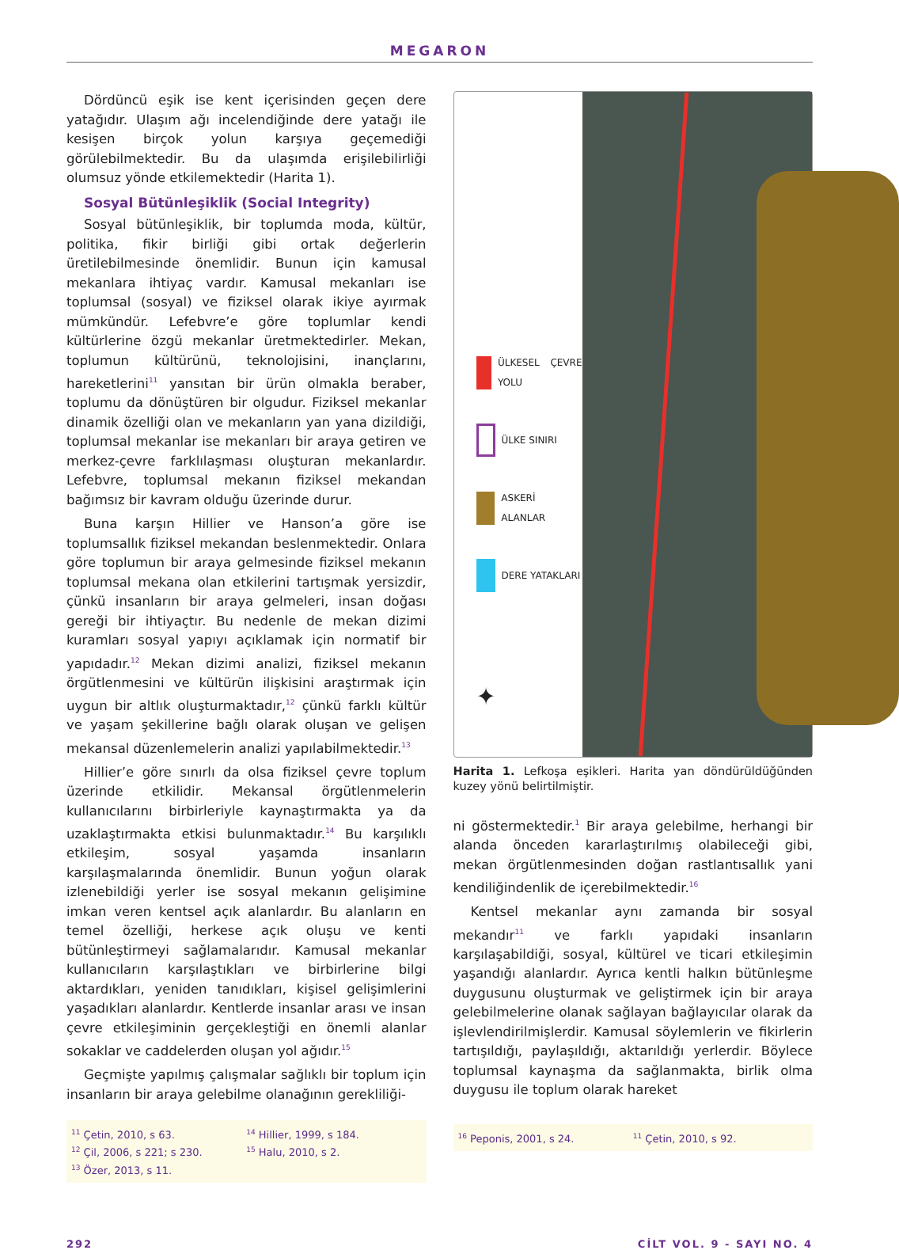MEGARON
Dördüncü eşik ise kent içerisinden geçen dere yatağıdır. Ulaşım ağı incelendiğinde dere yatağı ile kesişen birçok yolun karşıya geçemediği görülebilmektedir. Bu da ulaşımda erişilebilirliği olumsuz yönde etkilemektedir (Harita 1).
Sosyal Bütünleşiklik (Social Integrity)
Sosyal bütünleşiklik, bir toplumda moda, kültür, politika, fikir birliği gibi ortak değerlerin üretilebilmesinde önemlidir. Bunun için kamusal mekanlara ihtiyaç vardır. Kamusal mekanları ise toplumsal (sosyal) ve fiziksel olarak ikiye ayırmak mümkündür. Lefebvre’e göre toplumlar kendi kültürlerine özgü mekanlar üretmektedirler. Mekan, toplumun kültürünü, teknolojisini, inançlarını, hareketlerini<sup>11</sup> yansıtan bir ürün olmakla beraber, toplumu da dönüştüren bir olgudur. Fiziksel mekanlar dinamik özelliği olan ve mekanların yan yana dizildiği, toplumsal mekanlar ise mekanları bir araya getiren ve merkez-çevre farklılaşması oluşturan mekanlardır. Lefebvre, toplumsal mekanın fiziksel mekandan bağımsız bir kavram olduğu üzerinde durur.
Buna karşın Hillier ve Hanson’a göre ise toplumsallık fiziksel mekandan beslenmektedir. Onlara göre toplumun bir araya gelmesinde fiziksel mekanın toplumsal mekana olan etkilerini tartışmak yersizdir, çünkü insanların bir araya gelmeleri, insan doğası gereği bir ihtiyaçtır. Bu nedenle de mekan dizimi kuramları sosyal yapıyı açıklamak için normatif bir yapıdadır.<sup>12</sup> Mekan dizimi analizi, fiziksel mekanın örgütlenmesini ve kültürün ilişkisini araştırmak için uygun bir altlık oluşturmaktadır,<sup>12</sup> çünkü farklı kültür ve yaşam şekillerine bağlı olarak oluşan ve gelişen mekansal düzenlemelerin analizi yapılabilmektedir.<sup>13</sup>
Hillier’e göre sınırlı da olsa fiziksel çevre toplum üzerinde etkilidir. Mekansal örgütlenmelerin kullanıcılarını birbirleriyle kaynaştırmakta ya da uzaklaştırmakta etkisi bulunmaktadır.<sup>14</sup> Bu karşılıklı etkileşim, sosyal yaşamda insanların karşılaşmalarında önemlidir. Bunun yoğun olarak izlenebildiği yerler ise sosyal mekanın gelişimine imkan veren kentsel açık alanlardır. Bu alanların en temel özelliği, herkese açık oluşu ve kenti bütünleştirmeyi sağlamalarıdır. Kamusal mekanlar kullanıcıların karşılaştıkları ve birbirlerine bilgi aktardıkları, yeniden tanıdıkları, kişisel gelişimlerini yaşadıkları alanlardır. Kentlerde insanlar arası ve insan çevre etkileşiminin gerçekleştiği en önemli alanlar sokaklar ve caddelerden oluşan yol ağıdır.<sup>15</sup>
Geçmişte yapılmış çalışmalar sağlıklı bir toplum için insanların bir araya gelebilme olanağının gerekliliği-
<sup>11</sup> Çetin, 2010, s 63.
<sup>12</sup> Çil, 2006, s 221; s 230.
<sup>13</sup> Özer, 2013, s 11.
<sup>14</sup> Hillier, 1999, s 184.
<sup>15</sup> Halu, 2010, s 2.
ÜLKESEL ÇEVRE YOLU
ÜLKE SINIRI
ASKERİ ALANLAR
DERE YATAKLARI
✦
Harita 1. Lefkoşa eşikleri. Harita yan döndürüldüğünden kuzey yönü belirtilmiştir.
ni göstermektedir.<sup>1</sup> Bir araya gelebilme, herhangi bir alanda önceden kararlaştırılmış olabileceği gibi, mekan örgütlenmesinden doğan rastlantısallık yani kendiliğindenlik de içerebilmektedir.<sup>16</sup>
Kentsel mekanlar aynı zamanda bir sosyal mekandır<sup>11</sup> ve farklı yapıdaki insanların karşılaşabildiği, sosyal, kültürel ve ticari etkileşimin yaşandığı alanlardır. Ayrıca kentli halkın bütünleşme duygusunu oluşturmak ve geliştirmek için bir araya gelebilmelerine olanak sağlayan bağlayıcılar olarak da işlevlendirilmişlerdir. Kamusal söylemlerin ve fikirlerin tartışıldığı, paylaşıldığı, aktarıldığı yerlerdir. Böylece toplumsal kaynaşma da sağlanmakta, birlik olma duygusu ile toplum olarak hareket
<sup>16</sup> Peponis, 2001, s 24.
<sup>11</sup> Çetin, 2010, s 92.
292 CİLT VOL. 9 - SAYI NO. 4